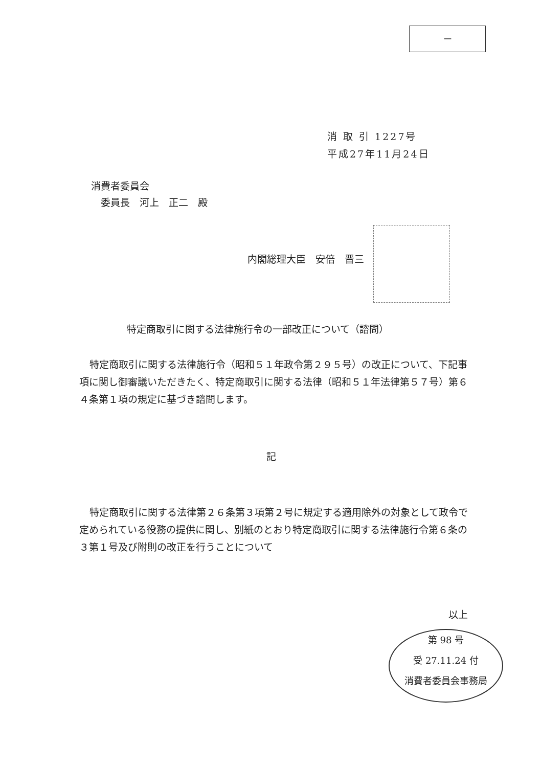－
消 取 引 1227号
平成27年11月24日
消費者委員会
　委員長　河上　正二　殿
内閣総理大臣　安倍　晋三
特定商取引に関する法律施行令の一部改正について（諮問）
特定商取引に関する法律施行令（昭和５１年政令第２９５号）の改正について、下記事項に関し御審議いただきたく、特定商取引に関する法律（昭和５１年法律第５７号）第６４条第１項の規定に基づき諮問します。
記
特定商取引に関する法律第２６条第３項第２号に規定する適用除外の対象として政令で定められている役務の提供に関し、別紙のとおり特定商取引に関する法律施行令第６条の３第１号及び附則の改正を行うことについて
以上
第 98 号
受 27.11.24 付
消費者委員会事務局